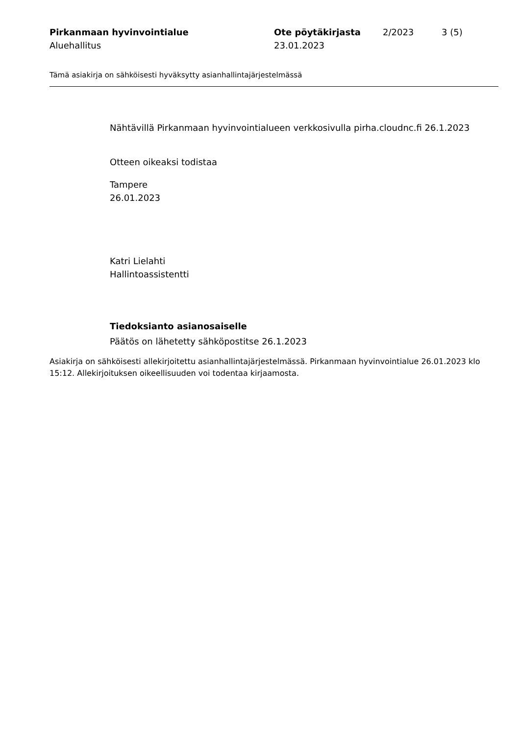Pirkanmaan hyvinvointialue
Aluehallitus
Ote pöytäkirjasta
23.01.2023
2/2023 3 (5)
Tämä asiakirja on sähköisesti hyväksytty asianhallintajärjestelmässä
Nähtävillä Pirkanmaan hyvinvointialueen verkkosivulla pirha.cloudnc.fi 26.1.2023
Otteen oikeaksi todistaa
Tampere
26.01.2023
Katri Lielahti
Hallintoassistentti
Tiedoksianto asianosaiselle
Päätös on lähetetty sähköpostitse 26.1.2023
Asiakirja on sähköisesti allekirjoitettu asianhallintajärjestelmässä. Pirkanmaan hyvinvointialue 26.01.2023 klo 15:12. Allekirjoituksen oikeellisuuden voi todentaa kirjaamosta.